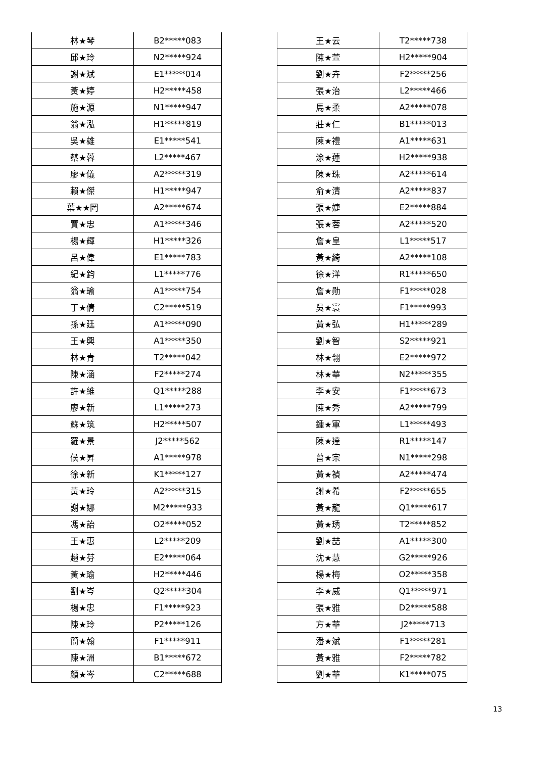| 林★琴 | B2*****083 |
| 邱★玲 | N2*****924 |
| 謝★斌 | E1*****014 |
| 黃★婷 | H2*****458 |
| 施★源 | N1*****947 |
| 翁★泓 | H1*****819 |
| 吳★雄 | E1*****541 |
| 蔡★蓉 | L2*****467 |
| 廖★儀 | A2*****319 |
| 賴★傑 | H1*****947 |
| 葉★★罔 | A2*****674 |
| 賈★忠 | A1*****346 |
| 楊★輝 | H1*****326 |
| 呂★偉 | E1*****783 |
| 紀★鈞 | L1*****776 |
| 翁★瑜 | A1*****754 |
| 丁★倩 | C2*****519 |
| 孫★廷 | A1*****090 |
| 王★興 | A1*****350 |
| 林★青 | T2*****042 |
| 陳★涵 | F2*****274 |
| 許★維 | Q1*****288 |
| 廖★新 | L1*****273 |
| 蘇★筑 | H2*****507 |
| 羅★景 | J2*****562 |
| 侯★昇 | A1*****978 |
| 徐★新 | K1*****127 |
| 黃★玲 | A2*****315 |
| 謝★娜 | M2*****933 |
| 馮★詒 | O2*****052 |
| 王★惠 | L2*****209 |
| 趙★芬 | E2*****064 |
| 黃★瑜 | H2*****446 |
| 劉★岑 | Q2*****304 |
| 楊★忠 | F1*****923 |
| 陳★玲 | P2*****126 |
| 簡★翰 | F1*****911 |
| 陳★洲 | B1*****672 |
| 顏★岑 | C2*****688 |
| 王★云 | T2*****738 |
| 陳★萱 | H2*****904 |
| 劉★卉 | F2*****256 |
| 張★治 | L2*****466 |
| 馬★柔 | A2*****078 |
| 莊★仁 | B1*****013 |
| 陳★禮 | A1*****631 |
| 涂★蓮 | H2*****938 |
| 陳★珠 | A2*****614 |
| 俞★清 | A2*****837 |
| 張★婕 | E2*****884 |
| 張★蓉 | A2*****520 |
| 詹★皇 | L1*****517 |
| 黃★綺 | A2*****108 |
| 徐★洋 | R1*****650 |
| 詹★勛 | F1*****028 |
| 吳★寰 | F1*****993 |
| 黃★弘 | H1*****289 |
| 劉★智 | S2*****921 |
| 林★翎 | E2*****972 |
| 林★華 | N2*****355 |
| 李★安 | F1*****673 |
| 陳★秀 | A2*****799 |
| 鍾★軍 | L1*****493 |
| 陳★達 | R1*****147 |
| 曾★宗 | N1*****298 |
| 黃★禎 | A2*****474 |
| 謝★希 | F2*****655 |
| 黃★龍 | Q1*****617 |
| 黃★琇 | T2*****852 |
| 劉★喆 | A1*****300 |
| 沈★慧 | G2*****926 |
| 楊★梅 | O2*****358 |
| 李★威 | Q1*****971 |
| 張★雅 | D2*****588 |
| 方★華 | J2*****713 |
| 潘★斌 | F1*****281 |
| 黃★雅 | F2*****782 |
| 劉★華 | K1*****075 |
13